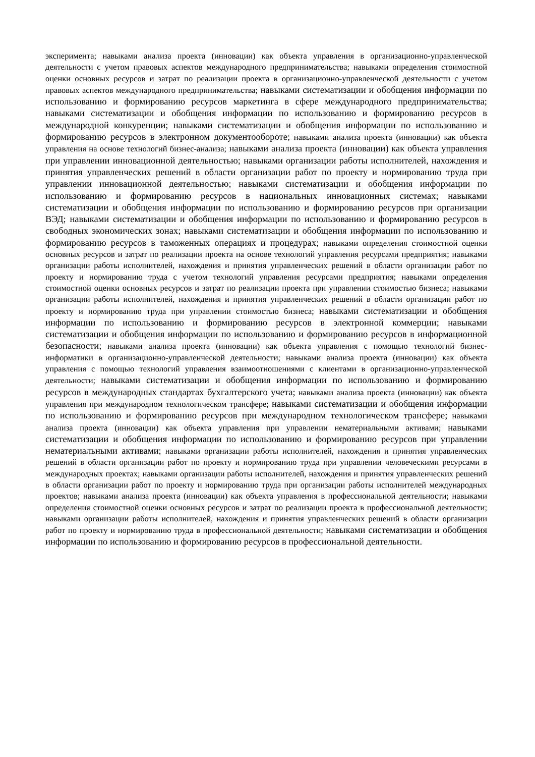эксперимента; навыками анализа проекта (инновации) как объекта управления в организационно-управленческой деятельности с учетом правовых аспектов международного предпринимательства; навыками определения стоимостной оценки основных ресурсов и затрат по реализации проекта в организационно-управленческой деятельности с учетом правовых аспектов международного предпринимательства; навыками систематизации и обобщения информации по использованию и формированию ресурсов маркетинга в сфере международного предпринимательства; навыками систематизации и обобщения информации по использованию и формированию ресурсов в международной конкуренции; навыками систематизации и обобщения информации по использованию и формированию ресурсов в электронном документообороте; навыками анализа проекта (инновации) как объекта управления на основе технологий бизнес-анализа; навыками анализа проекта (инновации) как объекта управления при управлении инновационной деятельностью; навыками организации работы исполнителей, нахождения и принятия управленческих решений в области организации работ по проекту и нормированию труда при управлении инновационной деятельностью; навыками систематизации и обобщения информации по использованию и формированию ресурсов в национальных инновационных системах; навыками систематизации и обобщения информации по использованию и формированию ресурсов при организации ВЭД; навыками систематизации и обобщения информации по использованию и формированию ресурсов в свободных экономических зонах; навыками систематизации и обобщения информации по использованию и формированию ресурсов в таможенных операциях и процедурах; навыками определения стоимостной оценки основных ресурсов и затрат по реализации проекта на основе технологий управления ресурсами предприятия; навыками организации работы исполнителей, нахождения и принятия управленческих решений в области организации работ по проекту и нормированию труда с учетом технологий управления ресурсами предприятия; навыками определения стоимостной оценки основных ресурсов и затрат по реализации проекта при управлении стоимостью бизнеса; навыками организации работы исполнителей, нахождения и принятия управленческих решений в области организации работ по проекту и нормированию труда при управлении стоимостью бизнеса; навыками систематизации и обобщения информации по использованию и формированию ресурсов в электронной коммерции; навыками систематизации и обобщения информации по использованию и формированию ресурсов в информационной безопасности; навыками анализа проекта (инновации) как объекта управления с помощью технологий бизнес-информатики в организационно-управленческой деятельности; навыками анализа проекта (инновации) как объекта управления с помощью технологий управления взаимоотношениями с клиентами в организационно-управленческой деятельности; навыками систематизации и обобщения информации по использованию и формированию ресурсов в международных стандартах бухгалтерского учета; навыками анализа проекта (инновации) как объекта управления при международном технологическом трансфере; навыками систематизации и обобщения информации по использованию и формированию ресурсов при международном технологическом трансфере; навыками анализа проекта (инновации) как объекта управления при управлении нематериальными активами; навыками систематизации и обобщения информации по использованию и формированию ресурсов при управлении нематериальными активами; навыками организации работы исполнителей, нахождения и принятия управленческих решений в области организации работ по проекту и нормированию труда при управлении человеческими ресурсами в международных проектах; навыками организации работы исполнителей, нахождения и принятия управленческих решений в области организации работ по проекту и нормированию труда при организации работы исполнителей международных проектов; навыками анализа проекта (инновации) как объекта управления в профессиональной деятельности; навыками определения стоимостной оценки основных ресурсов и затрат по реализации проекта в профессиональной деятельности; навыками организации работы исполнителей, нахождения и принятия управленческих решений в области организации работ по проекту и нормированию труда в профессиональной деятельности; навыками систематизации и обобщения информации по использованию и формированию ресурсов в профессиональной деятельности.